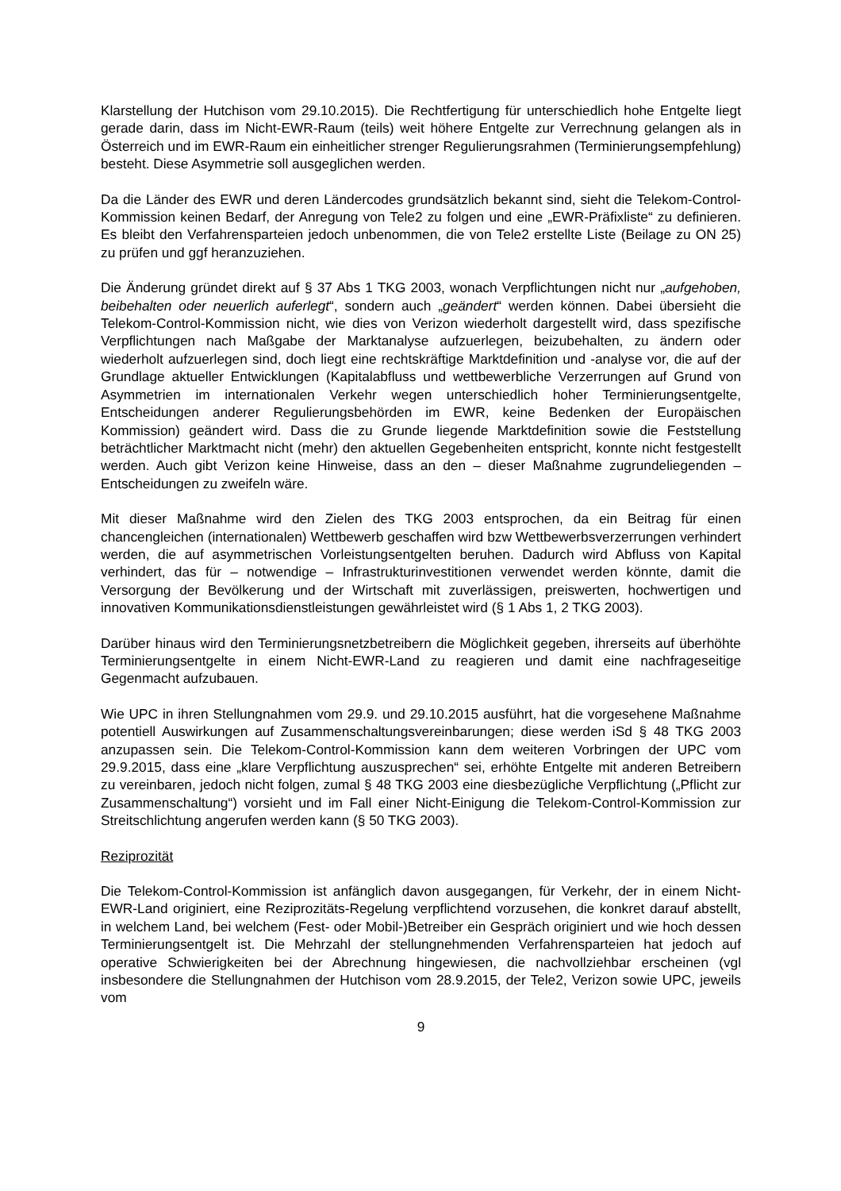Klarstellung der Hutchison vom 29.10.2015). Die Rechtfertigung für unterschiedlich hohe Entgelte liegt gerade darin, dass im Nicht-EWR-Raum (teils) weit höhere Entgelte zur Verrechnung gelangen als in Österreich und im EWR-Raum ein einheitlicher strenger Regulierungsrahmen (Terminierungsempfehlung) besteht. Diese Asymmetrie soll ausgeglichen werden.
Da die Länder des EWR und deren Ländercodes grundsätzlich bekannt sind, sieht die Telekom-Control-Kommission keinen Bedarf, der Anregung von Tele2 zu folgen und eine „EWR-Präfixliste“ zu definieren. Es bleibt den Verfahrensparteien jedoch unbenommen, die von Tele2 erstellte Liste (Beilage zu ON 25) zu prüfen und ggf heranzuziehen.
Die Änderung gründet direkt auf § 37 Abs 1 TKG 2003, wonach Verpflichtungen nicht nur „aufgehoben, beibehalten oder neuerlich auferlegt“, sondern auch „geändert“ werden können. Dabei übersieht die Telekom-Control-Kommission nicht, wie dies von Verizon wiederholt dargestellt wird, dass spezifische Verpflichtungen nach Maßgabe der Marktanalyse aufzuerlegen, beizubehalten, zu ändern oder wiederholt aufzuerlegen sind, doch liegt eine rechtskräftige Marktdefinition und -analyse vor, die auf der Grundlage aktueller Entwicklungen (Kapitalabfluss und wettbewerbliche Verzerrungen auf Grund von Asymmetrien im internationalen Verkehr wegen unterschiedlich hoher Terminierungsentgelte, Entscheidungen anderer Regulierungsbehörden im EWR, keine Bedenken der Europäischen Kommission) geändert wird. Dass die zu Grunde liegende Marktdefinition sowie die Feststellung beträchtlicher Marktmacht nicht (mehr) den aktuellen Gegebenheiten entspricht, konnte nicht festgestellt werden. Auch gibt Verizon keine Hinweise, dass an den – dieser Maßnahme zugrundeliegenden – Entscheidungen zu zweifeln wäre.
Mit dieser Maßnahme wird den Zielen des TKG 2003 entsprochen, da ein Beitrag für einen chancengleichen (internationalen) Wettbewerb geschaffen wird bzw Wettbewerbsverzerrungen verhindert werden, die auf asymmetrischen Vorleistungsentgelten beruhen. Dadurch wird Abfluss von Kapital verhindert, das für – notwendige – Infrastrukturinvestitionen verwendet werden könnte, damit die Versorgung der Bevölkerung und der Wirtschaft mit zuverlässigen, preiswerten, hochwertigen und innovativen Kommunikationsdienstleistungen gewährleistet wird (§ 1 Abs 1, 2 TKG 2003).
Darüber hinaus wird den Terminierungsnetzbetreibern die Möglichkeit gegeben, ihrerseits auf überhöhte Terminierungsentgelte in einem Nicht-EWR-Land zu reagieren und damit eine nachfrageseitige Gegenmacht aufzubauen.
Wie UPC in ihren Stellungnahmen vom 29.9. und 29.10.2015 ausführt, hat die vorgesehene Maßnahme potentiell Auswirkungen auf Zusammenschaltungsvereinbarungen; diese werden iSd § 48 TKG 2003 anzupassen sein. Die Telekom-Control-Kommission kann dem weiteren Vorbringen der UPC vom 29.9.2015, dass eine „klare Verpflichtung auszusprechen“ sei, erhöhte Entgelte mit anderen Betreibern zu vereinbaren, jedoch nicht folgen, zumal § 48 TKG 2003 eine diesbezügliche Verpflichtung („Pflicht zur Zusammenschaltung“) vorsieht und im Fall einer Nicht-Einigung die Telekom-Control-Kommission zur Streitschlichtung angerufen werden kann (§ 50 TKG 2003).
Reziprozität
Die Telekom-Control-Kommission ist anfänglich davon ausgegangen, für Verkehr, der in einem Nicht-EWR-Land originiert, eine Reziprozitäts-Regelung verpflichtend vorzusehen, die konkret darauf abstellt, in welchem Land, bei welchem (Fest- oder Mobil-)Betreiber ein Gespräch originiert und wie hoch dessen Terminierungsentgelt ist. Die Mehrzahl der stellungnehmenden Verfahrensparteien hat jedoch auf operative Schwierigkeiten bei der Abrechnung hingewiesen, die nachvollziehbar erscheinen (vgl insbesondere die Stellungnahmen der Hutchison vom 28.9.2015, der Tele2, Verizon sowie UPC, jeweils vom
9